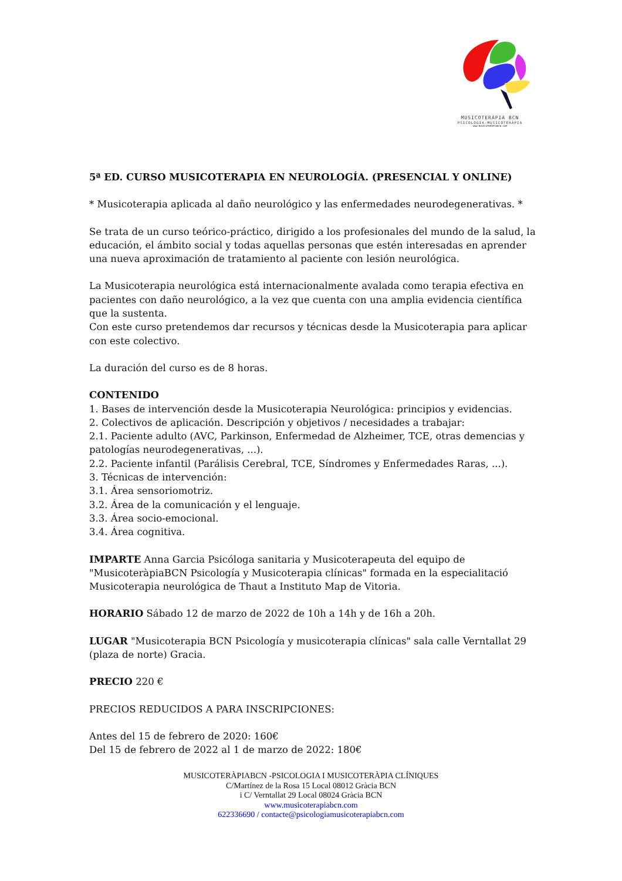MUSICOTERÀPIA BCN
PSICOLOGIA-MUSICOTERÀPIA
WWW.MUSICOTERAPIABCN.COM
5ª ED. CURSO MUSICOTERAPIA EN NEUROLOGÍA. (PRESENCIAL Y ONLINE)
* Musicoterapia aplicada al daño neurológico y las enfermedades neurodegenerativas. *
Se trata de un curso teórico-práctico, dirigido a los profesionales del mundo de la salud, la educación, el ámbito social y todas aquellas personas que estén interesadas en aprender una nueva aproximación de tratamiento al paciente con lesión neurológica.
La Musicoterapia neurológica está internacionalmente avalada como terapia efectiva en pacientes con daño neurológico, a la vez que cuenta con una amplia evidencia científica que la sustenta.
Con este curso pretendemos dar recursos y técnicas desde la Musicoterapia para aplicar con este colectivo.
La duración del curso es de 8 horas.
CONTENIDO
1. Bases de intervención desde la Musicoterapia Neurológica: principios y evidencias.
2. Colectivos de aplicación. Descripción y objetivos / necesidades a trabajar:
2.1. Paciente adulto (AVC, Parkinson, Enfermedad de Alzheimer, TCE, otras demencias y patologías neurodegenerativas, ...).
2.2. Paciente infantil (Parálisis Cerebral, TCE, Síndromes y Enfermedades Raras, ...).
3. Técnicas de intervención:
3.1. Área sensoriomotriz.
3.2. Área de la comunicación y el lenguaje.
3.3. Área socio-emocional.
3.4. Área cognitiva.
IMPARTE Anna Garcia Psicóloga sanitaria y Musicoterapeuta del equipo de "MusicoteràpiaBCN Psicología y Musicoterapia clínicas" formada en la especialitació Musicoterapia neurológica de Thaut a Instituto Map de Vitoria.
HORARIO Sábado 12 de marzo de 2022 de 10h a 14h y de 16h a 20h.
LUGAR "Musicoterapia BCN Psicología y musicoterapia clínicas" sala calle Verntallat 29 (plaza de norte) Gracia.
PRECIO 220 €
PRECIOS REDUCIDOS A PARA INSCRIPCIONES:
Antes del 15 de febrero de 2020: 160€
Del 15 de febrero de 2022 al 1 de marzo de 2022: 180€
MUSICOTERÀPIABCN -PSICOLOGIA I MUSICOTERÀPIA CLÍNIQUES
C/Martínez de la Rosa 15 Local 08012 Gràcia BCN
i C/ Verntallat 29 Local 08024 Gràcia BCN
www.musicoterapiabcn.com
622336690 / contacte@psicologiamusicoterapiabcn.com